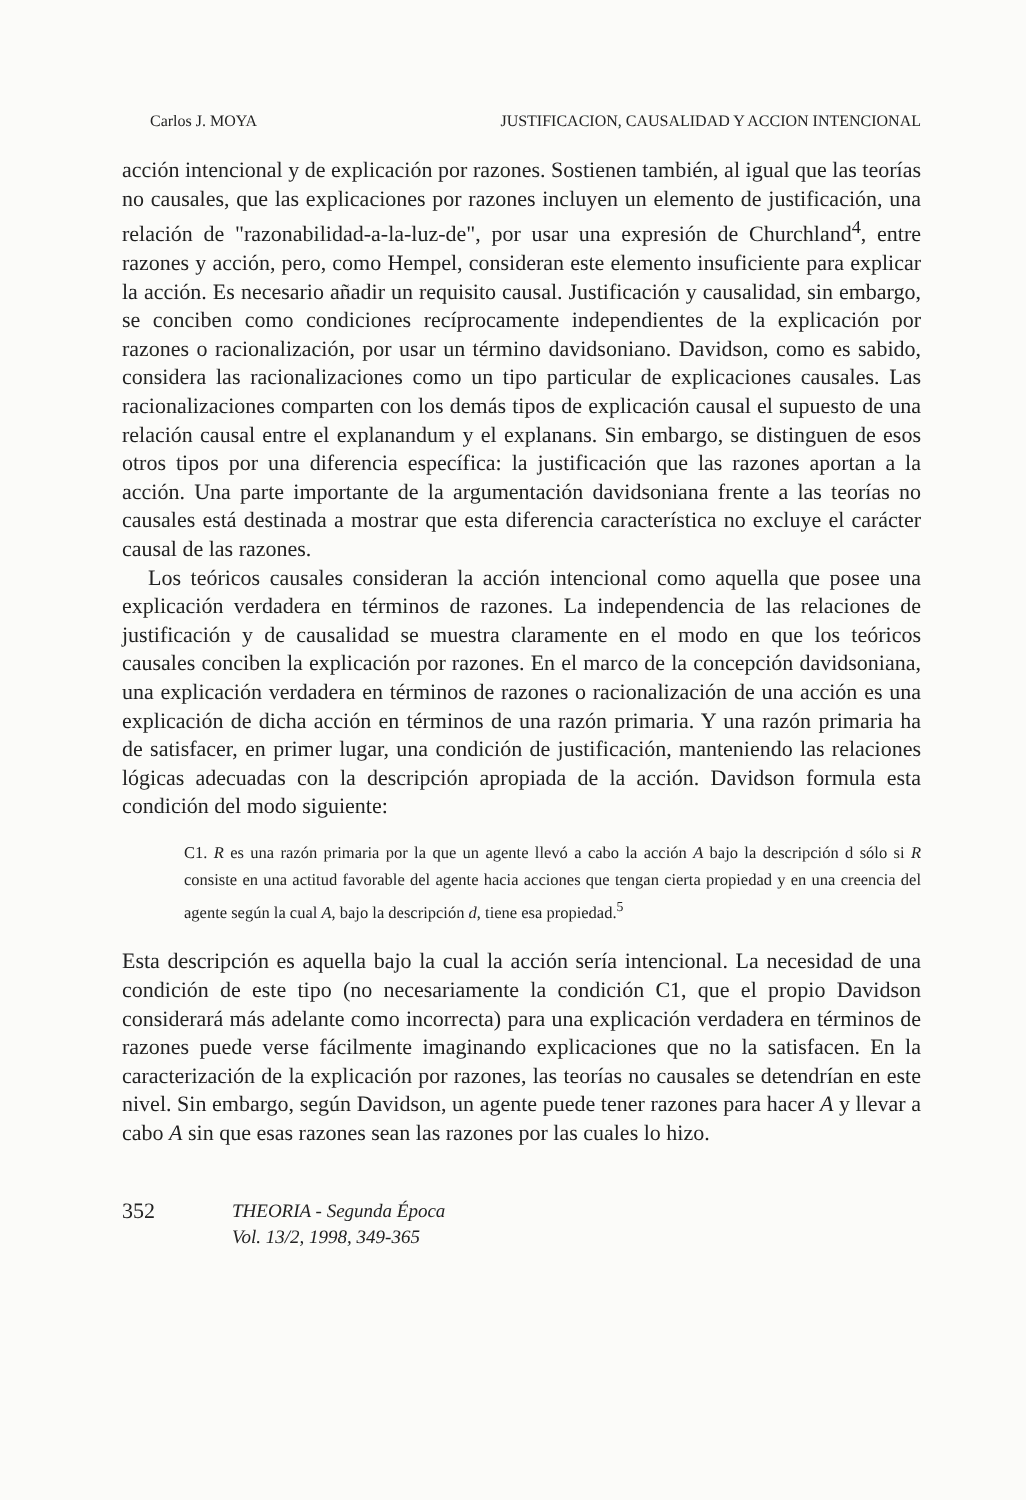Carlos J. MOYA JUSTIFICACION, CAUSALIDAD Y ACCION INTENCIONAL
acción intencional y de explicación por razones. Sostienen también, al igual que las teorías no causales, que las explicaciones por razones incluyen un elemento de justificación, una relación de "razonabilidad-a-la-luz-de", por usar una expresión de Churchland<sup>4</sup>, entre razones y acción, pero, como Hempel, consideran este elemento insuficiente para explicar la acción. Es necesario añadir un requisito causal. Justificación y causalidad, sin embargo, se conciben como condiciones recíprocamente independientes de la explicación por razones o racionalización, por usar un término davidsoniano. Davidson, como es sabido, considera las racionalizaciones como un tipo particular de explicaciones causales. Las racionalizaciones comparten con los demás tipos de explicación causal el supuesto de una relación causal entre el explanandum y el explanans. Sin embargo, se distinguen de esos otros tipos por una diferencia específica: la justificación que las razones aportan a la acción. Una parte importante de la argumentación davidsoniana frente a las teorías no causales está destinada a mostrar que esta diferencia característica no excluye el carácter causal de las razones.
Los teóricos causales consideran la acción intencional como aquella que posee una explicación verdadera en términos de razones. La independencia de las relaciones de justificación y de causalidad se muestra claramente en el modo en que los teóricos causales conciben la explicación por razones. En el marco de la concepción davidsoniana, una explicación verdadera en términos de razones o racionalización de una acción es una explicación de dicha acción en términos de una razón primaria. Y una razón primaria ha de satisfacer, en primer lugar, una condición de justificación, manteniendo las relaciones lógicas adecuadas con la descripción apropiada de la acción. Davidson formula esta condición del modo siguiente:
C1. R es una razón primaria por la que un agente llevó a cabo la acción A bajo la descripción d sólo si R consiste en una actitud favorable del agente hacia acciones que tengan cierta propiedad y en una creencia del agente según la cual A, bajo la descripción d, tiene esa propiedad.<sup>5</sup>
Esta descripción es aquella bajo la cual la acción sería intencional. La necesidad de una condición de este tipo (no necesariamente la condición C1, que el propio Davidson considerará más adelante como incorrecta) para una explicación verdadera en términos de razones puede verse fácilmente imaginando explicaciones que no la satisfacen. En la caracterización de la explicación por razones, las teorías no causales se detendrían en este nivel. Sin embargo, según Davidson, un agente puede tener razones para hacer A y llevar a cabo A sin que esas razones sean las razones por las cuales lo hizo.
352 THEORIA - Segunda Época
Vol. 13/2, 1998, 349-365